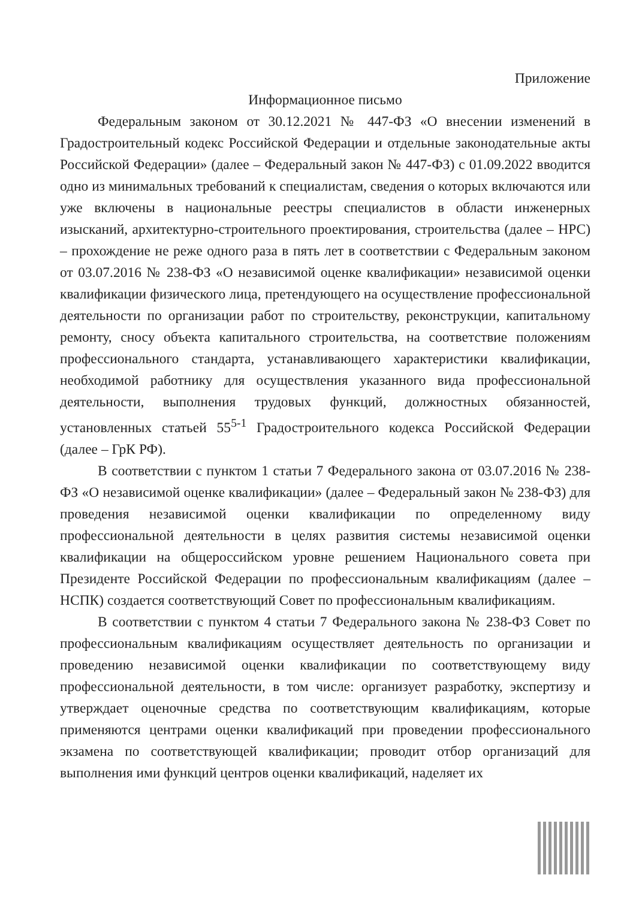Приложение
Информационное письмо
Федеральным законом от 30.12.2021 № 447-ФЗ «О внесении изменений в Градостроительный кодекс Российской Федерации и отдельные законодательные акты Российской Федерации» (далее – Федеральный закон № 447-ФЗ) с 01.09.2022 вводится одно из минимальных требований к специалистам, сведения о которых включаются или уже включены в национальные реестры специалистов в области инженерных изысканий, архитектурно-строительного проектирования, строительства (далее – НРС) – прохождение не реже одного раза в пять лет в соответствии с Федеральным законом от 03.07.2016 № 238-ФЗ «О независимой оценке квалификации» независимой оценки квалификации физического лица, претендующего на осуществление профессиональной деятельности по организации работ по строительству, реконструкции, капитальному ремонту, сносу объекта капитального строительства, на соответствие положениям профессионального стандарта, устанавливающего характеристики квалификации, необходимой работнику для осуществления указанного вида профессиональной деятельности, выполнения трудовых функций, должностных обязанностей, установленных статьей 55<sup>5-1</sup> Градостроительного кодекса Российской Федерации (далее – ГрК РФ).
В соответствии с пунктом 1 статьи 7 Федерального закона от 03.07.2016 № 238-ФЗ «О независимой оценке квалификации» (далее – Федеральный закон № 238-ФЗ) для проведения независимой оценки квалификации по определенному виду профессиональной деятельности в целях развития системы независимой оценки квалификации на общероссийском уровне решением Национального совета при Президенте Российской Федерации по профессиональным квалификациям (далее – НСПК) создается соответствующий Совет по профессиональным квалификациям.
В соответствии с пунктом 4 статьи 7 Федерального закона № 238-ФЗ Совет по профессиональным квалификациям осуществляет деятельность по организации и проведению независимой оценки квалификации по соответствующему виду профессиональной деятельности, в том числе: организует разработку, экспертизу и утверждает оценочные средства по соответствующим квалификациям, которые применяются центрами оценки квалификаций при проведении профессионального экзамена по соответствующей квалификации; проводит отбор организаций для выполнения ими функций центров оценки квалификаций, наделяет их